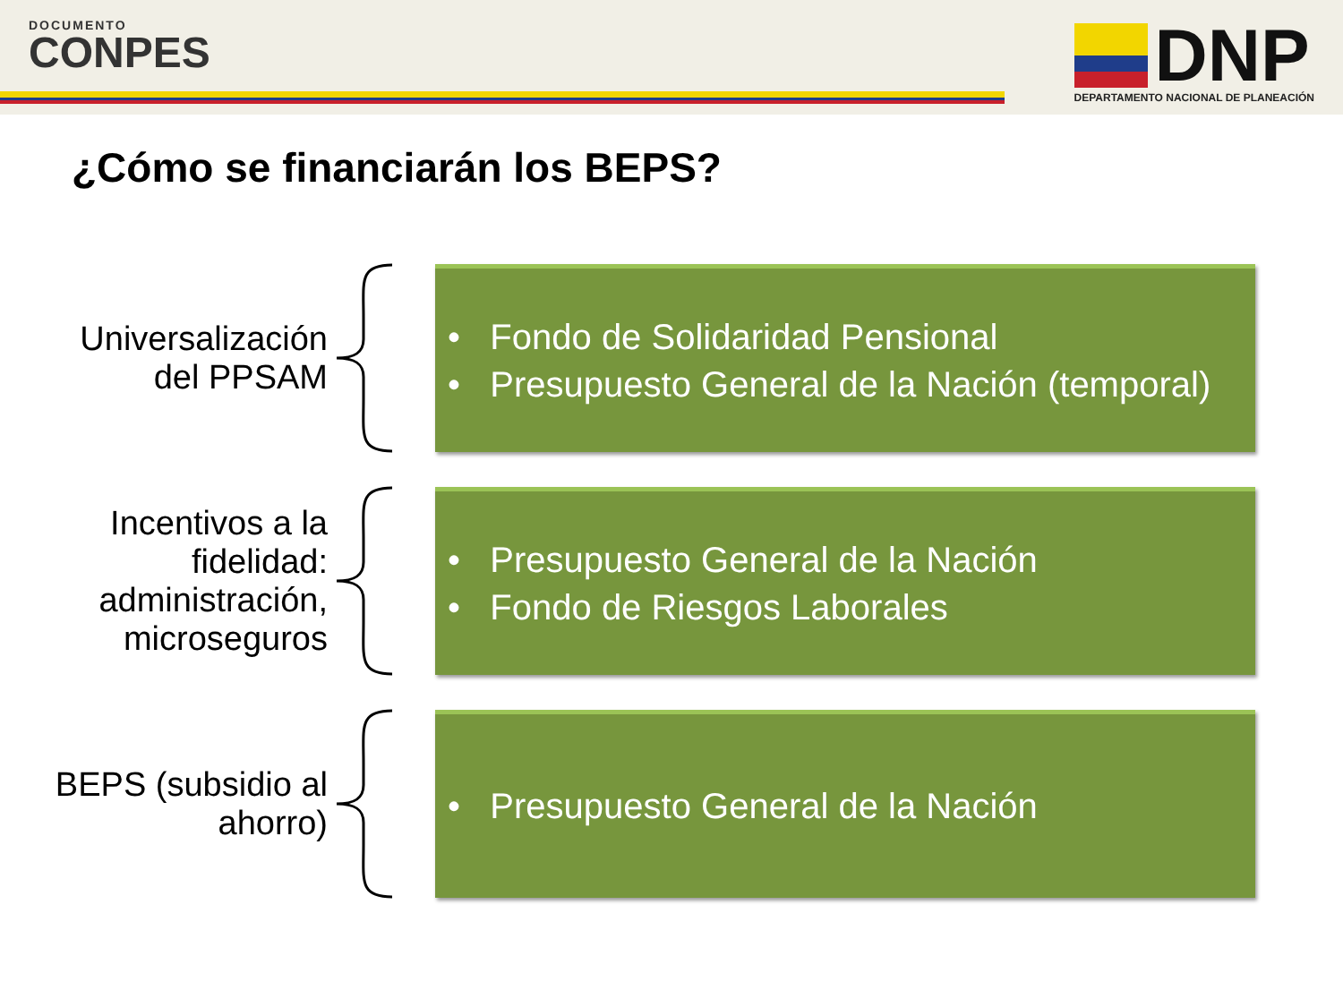DOCUMENTO
CONPES
DNP
DEPARTAMENTO NACIONAL DE PLANEACIÓN
¿Cómo se financiarán los BEPS?
Universalización
del PPSAM
• Fondo de Solidaridad Pensional
• Presupuesto General de la Nación (temporal)
Incentivos a la
fidelidad:
administración,
microseguros
• Presupuesto General de la Nación
• Fondo de Riesgos Laborales
BEPS (subsidio al
ahorro)
• Presupuesto General de la Nación